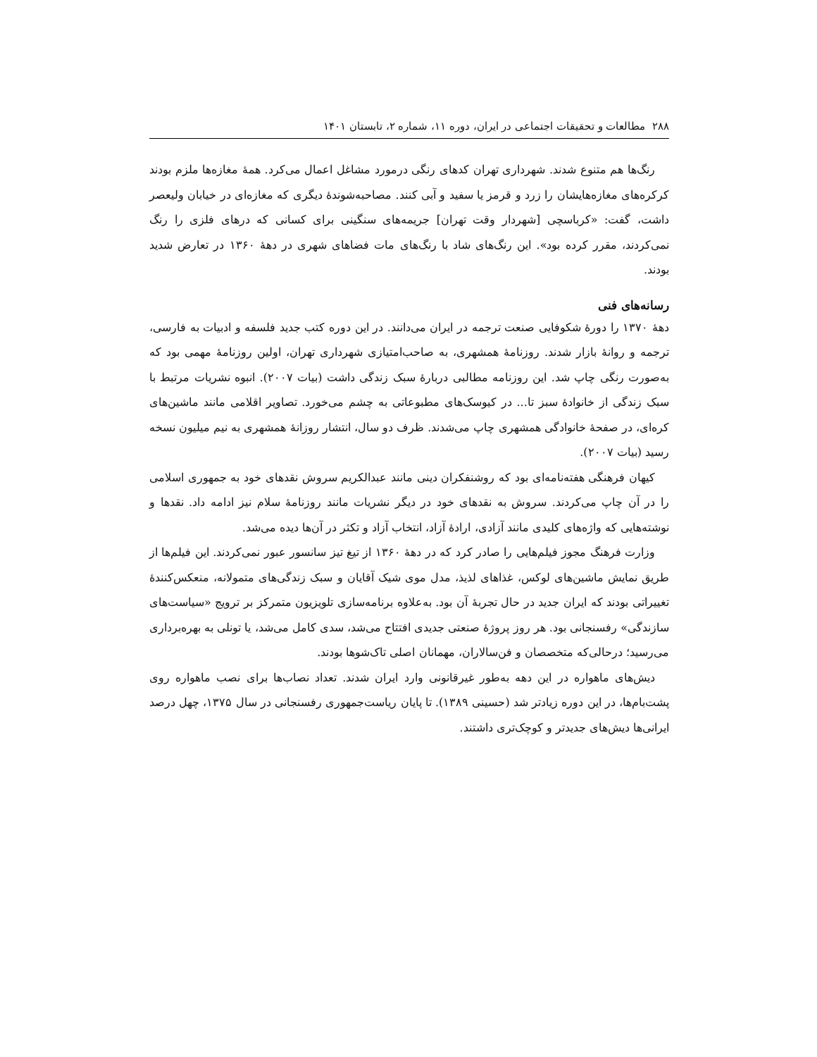۲۸۸ مطالعات و تحقیقات اجتماعی در ایران، دوره ۱۱، شماره ۲، تابستان ۱۴۰۱
رنگ‌ها هم متنوع شدند. شهرداری تهران کدهای رنگی درمورد مشاغل اعمال می‌کرد. همهٔ مغازه‌ها ملزم بودند کرکره‌های مغازه‌هایشان را زرد و قرمز یا سفید و آبی کنند. مصاحبه‌شوندهٔ دیگری که مغازه‌ای در خیابان ولیعصر داشت، گفت: «کرباسچی [شهردار وقت تهران] جریمه‌های سنگینی برای کسانی که درهای فلزی را رنگ نمی‌کردند، مقرر کرده بود». این رنگ‌های شاد با رنگ‌های مات فضاهای شهری در دههٔ ۱۳۶۰ در تعارض شدید بودند.
رسانه‌های فنی
دههٔ ۱۳۷۰ را دورهٔ شکوفایی صنعت ترجمه در ایران می‌دانند. در این دوره کتب جدید فلسفه و ادبیات به فارسی، ترجمه و روانهٔ بازار شدند. روزنامهٔ همشهری، به صاحب‌امتیازی شهرداری تهران، اولین روزنامهٔ مهمی بود که به‌صورت رنگی چاپ شد. این روزنامه مطالبی دربارهٔ سبک زندگی داشت (بیات ۲۰۰۷). انبوه نشریات مرتبط با سبک زندگی از خانوادهٔ سبز تا... در کیوسک‌های مطبوعاتی به چشم می‌خورد. تصاویر اقلامی مانند ماشین‌های کره‌ای، در صفحهٔ خانوادگی همشهری چاپ می‌شدند. ظرف دو سال، انتشار روزانهٔ همشهری به نیم میلیون نسخه رسید (بیات ۲۰۰۷).
کیهان فرهنگی هفته‌نامه‌ای بود که روشنفکران دینی مانند عبدالکریم سروش نقدهای خود به جمهوری اسلامی را در آن چاپ می‌کردند. سروش به نقدهای خود در دیگر نشریات مانند روزنامهٔ سلام نیز ادامه داد. نقدها و نوشته‌هایی که واژه‌های کلیدی مانند آزادی، ارادهٔ آزاد، انتخاب آزاد و تکثر در آن‌ها دیده می‌شد.
وزارت فرهنگ مجوز فیلم‌هایی را صادر کرد که در دههٔ ۱۳۶۰ از تیغ تیز سانسور عبور نمی‌کردند. این فیلم‌ها از طریق نمایش ماشین‌های لوکس، غذاهای لذیذ، مدل موی شیک آقایان و سبک زندگی‌های متمولانه، منعکس‌کنندهٔ تغییراتی بودند که ایران جدید در حال تجربهٔ آن بود. به‌علاوه برنامه‌سازی تلویزیون متمرکز بر ترویج «سیاست‌های سازندگی» رفسنجانی بود. هر روز پروژهٔ صنعتی جدیدی افتتاح می‌شد، سدی کامل می‌شد، یا تونلی به بهره‌برداری می‌رسید؛ درحالی‌که متخصصان و فن‌سالاران، مهمانان اصلی تاک‌شوها بودند.
دیش‌های ماهواره در این دهه به‌طور غیرقانونی وارد ایران شدند. تعداد نصاب‌ها برای نصب ماهواره روی پشت‌بام‌ها، در این دوره زیادتر شد (حسینی ۱۳۸۹). تا پایان ریاست‌جمهوری رفسنجانی در سال ۱۳۷۵، چهل درصد ایرانی‌ها دیش‌های جدیدتر و کوچک‌تری داشتند.